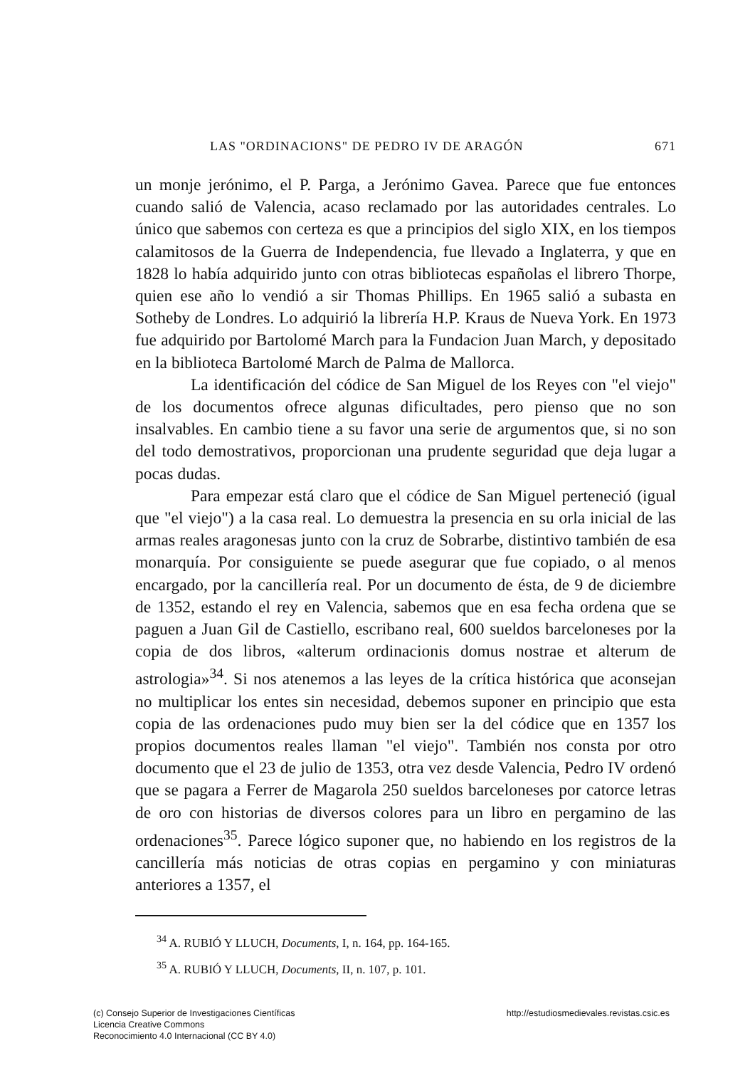LAS "ORDINACIONS" DE PEDRO IV DE ARAGÓN 671
un monje jerónimo, el P. Parga, a Jerónimo Gavea. Parece que fue entonces cuando salió de Valencia, acaso reclamado por las autoridades centrales. Lo único que sabemos con certeza es que a principios del siglo XIX, en los tiempos calamitosos de la Guerra de Independencia, fue llevado a Inglaterra, y que en 1828 lo había adquirido junto con otras bibliotecas españolas el librero Thorpe, quien ese año lo vendió a sir Thomas Phillips. En 1965 salió a subasta en Sotheby de Londres. Lo adquirió la librería H.P. Kraus de Nueva York. En 1973 fue adquirido por Bartolomé March para la Fundacion Juan March, y depositado en la biblioteca Bartolomé March de Palma de Mallorca.
La identificación del códice de San Miguel de los Reyes con "el viejo" de los documentos ofrece algunas dificultades, pero pienso que no son insalvables. En cambio tiene a su favor una serie de argumentos que, si no son del todo demostrativos, proporcionan una prudente seguridad que deja lugar a pocas dudas.
Para empezar está claro que el códice de San Miguel perteneció (igual que "el viejo") a la casa real. Lo demuestra la presencia en su orla inicial de las armas reales aragonesas junto con la cruz de Sobrarbe, distintivo también de esa monarquía. Por consiguiente se puede asegurar que fue copiado, o al menos encargado, por la cancillería real. Por un documento de ésta, de 9 de diciembre de 1352, estando el rey en Valencia, sabemos que en esa fecha ordena que se paguen a Juan Gil de Castiello, escribano real, 600 sueldos barceloneses por la copia de dos libros, «alterum ordinacionis domus nostrae et alterum de astrologia»<sup>34</sup>. Si nos atenemos a las leyes de la crítica histórica que aconsejan no multiplicar los entes sin necesidad, debemos suponer en principio que esta copia de las ordenaciones pudo muy bien ser la del códice que en 1357 los propios documentos reales llaman "el viejo". También nos consta por otro documento que el 23 de julio de 1353, otra vez desde Valencia, Pedro IV ordenó que se pagara a Ferrer de Magarola 250 sueldos barceloneses por catorce letras de oro con historias de diversos colores para un libro en pergamino de las ordenaciones<sup>35</sup>. Parece lógico suponer que, no habiendo en los registros de la cancillería más noticias de otras copias en pergamino y con miniaturas anteriores a 1357, el
<sup>34</sup> A. RUBIÓ Y LLUCH, Documents, I, n. 164, pp. 164-165.
<sup>35</sup> A. RUBIÓ Y LLUCH, Documents, II, n. 107, p. 101.
(c) Consejo Superior de Investigaciones Científicas
Licencia Creative Commons
Reconocimiento 4.0 Internacional (CC BY 4.0)
http://estudiosmedievales.revistas.csic.es